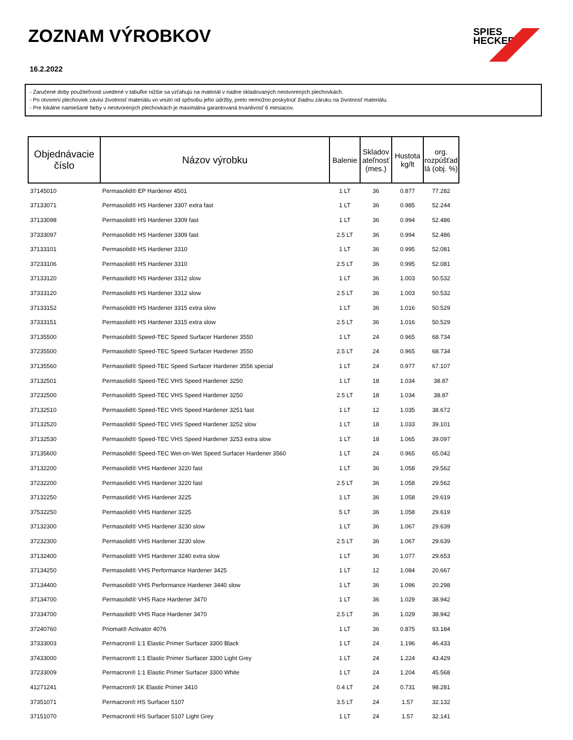ZOZNAM VÝROBKOV
16.2.2022
SPIES
HECKER
- Zaručené doby použiteľnosti uvedené v tabuľke nižšie sa vzťahujú na materiál v riadne skladovaných neotvorených plechovkách.
- Po otvorení plechoviek závisí životnosť materiálu vo vnútri od spôsobu jeho údržby, preto nemožno poskytnúť žiadnu záruku na životnosť materiálu.
- Pre lokálne namiešané farby v neotvorených plechovkách je maximálna garantovaná trvanlivosť 6 mesiacov.
| Objednávacie číslo | Názov výrobku | Balenie | Skladov ateľnosť (mes.) | Hustota kg/lt | org. rozpúšťad lá (obj. %) |
| --- | --- | --- | --- | --- | --- |
| 37145010 | Permasolid® EP Hardener 4501 | 1 LT | 36 | 0.877 | 77.282 |
| 37133071 | Permasolid® HS Hardener 3307 extra fast | 1 LT | 36 | 0.985 | 52.244 |
| 37133098 | Permasolid® HS Hardener 3309 fast | 1 LT | 36 | 0.994 | 52.486 |
| 37333097 | Permasolid® HS Hardener 3309 fast | 2.5 LT | 36 | 0.994 | 52.486 |
| 37133101 | Permasolid® HS Hardener 3310 | 1 LT | 36 | 0.995 | 52.081 |
| 37233106 | Permasolid® HS Hardener 3310 | 2.5 LT | 36 | 0.995 | 52.081 |
| 37133120 | Permasolid® HS Hardener 3312 slow | 1 LT | 36 | 1.003 | 50.532 |
| 37333120 | Permasolid® HS Hardener 3312 slow | 2.5 LT | 36 | 1.003 | 50.532 |
| 37133152 | Permasolid® HS Hardener 3315 extra slow | 1 LT | 36 | 1.016 | 50.529 |
| 37333151 | Permasolid® HS Hardener 3315 extra slow | 2.5 LT | 36 | 1.016 | 50.529 |
| 37135500 | Permasolid® Speed-TEC Speed Surfacer Hardener 3550 | 1 LT | 24 | 0.965 | 68.734 |
| 37235500 | Permasolid® Speed-TEC Speed Surfacer Hardener 3550 | 2.5 LT | 24 | 0.965 | 68.734 |
| 37135560 | Permasolid® Speed-TEC Speed Surfacer Hardener 3556 special | 1 LT | 24 | 0.977 | 67.107 |
| 37132501 | Permasolid® Speed-TEC VHS Speed Hardener 3250 | 1 LT | 18 | 1.034 | 38.87 |
| 37232500 | Permasolid® Speed-TEC VHS Speed Hardener 3250 | 2.5 LT | 18 | 1.034 | 38.87 |
| 37132510 | Permasolid® Speed-TEC VHS Speed Hardener 3251 fast | 1 LT | 12 | 1.035 | 38.672 |
| 37132520 | Permasolid® Speed-TEC VHS Speed Hardener 3252 slow | 1 LT | 18 | 1.033 | 39.101 |
| 37132530 | Permasolid® Speed-TEC VHS Speed Hardener 3253 extra slow | 1 LT | 18 | 1.065 | 39.097 |
| 37135600 | Permasolid® Speed-TEC Wet-on-Wet Speed Surfacer Hardener 3560 | 1 LT | 24 | 0.965 | 65.042 |
| 37132200 | Permasolid® VHS Hardener 3220 fast | 1 LT | 36 | 1.058 | 29.562 |
| 37232200 | Permasolid® VHS Hardener 3220 fast | 2.5 LT | 36 | 1.058 | 29.562 |
| 37132250 | Permasolid® VHS Hardener 3225 | 1 LT | 36 | 1.058 | 29.619 |
| 37532250 | Permasolid® VHS Hardener 3225 | 5 LT | 36 | 1.058 | 29.619 |
| 37132300 | Permasolid® VHS Hardener 3230 slow | 1 LT | 36 | 1.067 | 29.639 |
| 37232300 | Permasolid® VHS Hardener 3230 slow | 2.5 LT | 36 | 1.067 | 29.639 |
| 37132400 | Permasolid® VHS Hardener 3240 extra slow | 1 LT | 36 | 1.077 | 29.653 |
| 37134250 | Permasolid® VHS Performance Hardener 3425 | 1 LT | 12 | 1.084 | 20.667 |
| 37134400 | Permasolid® VHS Performance Hardener 3440 slow | 1 LT | 36 | 1.096 | 20.298 |
| 37134700 | Permasolid® VHS Race Hardener 3470 | 1 LT | 36 | 1.029 | 38.942 |
| 37334700 | Permasolid® VHS Race Hardener 3470 | 2.5 LT | 36 | 1.029 | 38.942 |
| 37240760 | Priomat® Activator 4076 | 1 LT | 36 | 0.875 | 93.184 |
| 37333003 | Permacron® 1:1 Elastic Primer Surfacer 3300 Black | 1 LT | 24 | 1.196 | 46.433 |
| 37433000 | Permacron® 1:1 Elastic Primer Surfacer 3300 Light Grey | 1 LT | 24 | 1.224 | 43.429 |
| 37233009 | Permacron® 1:1 Elastic Primer Surfacer 3300 White | 1 LT | 24 | 1.204 | 45.568 |
| 41271241 | Permacron® 1K Elastic Primer 3410 | 0.4 LT | 24 | 0.731 | 98.281 |
| 37351071 | Permacron® HS Surfacer 5107 | 3.5 LT | 24 | 1.57 | 32.132 |
| 37151070 | Permacron® HS Surfacer 5107 Light Grey | 1 LT | 24 | 1.57 | 32.141 |